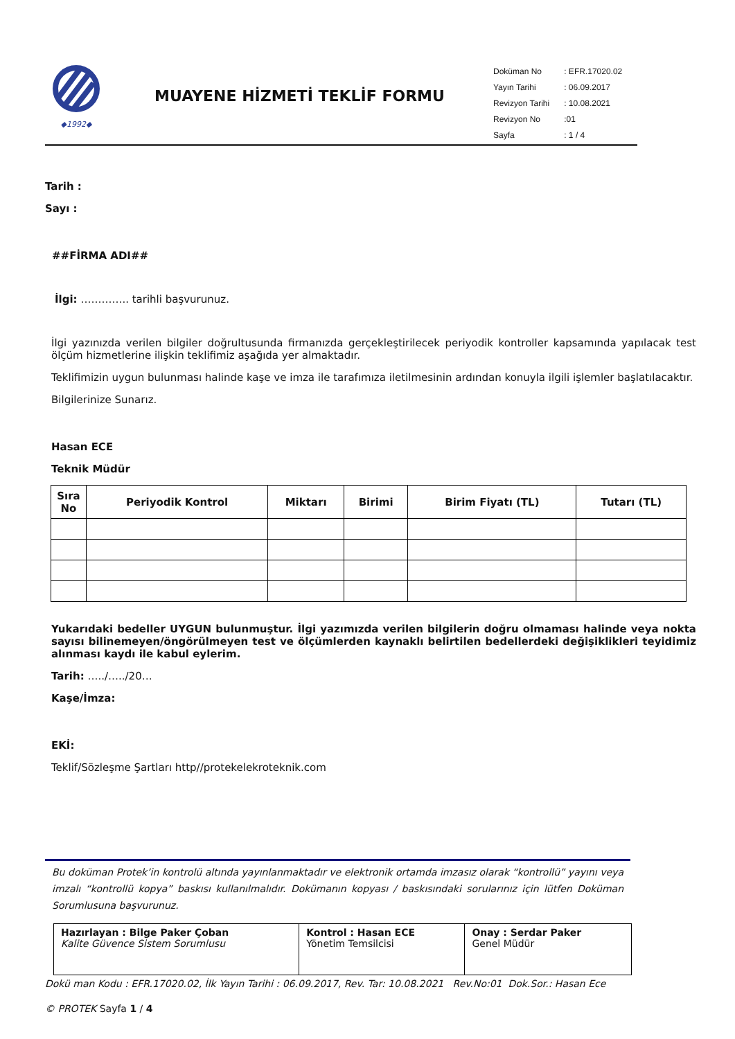◆1992◆
MUAYENE HİZMETİ TEKLİF FORMU
| Doküman No | : EFR.17020.02 |
| Yayın Tarihi | : 06.09.2017 |
| Revizyon Tarihi | : 10.08.2021 |
| Revizyon No | :01 |
| Sayfa | : 1 / 4 |
Tarih :
Sayı :
##FİRMA ADI##
İlgi: ………….. tarihli başvurunuz.
İlgi yazınızda verilen bilgiler doğrultusunda firmanızda gerçekleştirilecek periyodik kontroller kapsamında yapılacak test ölçüm hizmetlerine ilişkin teklifimiz aşağıda yer almaktadır.
Teklifimizin uygun bulunması halinde kaşe ve imza ile tarafımıza iletilmesinin ardından konuyla ilgili işlemler başlatılacaktır.
Bilgilerinize Sunarız.
Hasan ECE
Teknik Müdür
| Sıra No | Periyodik Kontrol | Miktarı | Birimi | Birim Fiyatı (TL) | Tutarı (TL) |
| --- | --- | --- | --- | --- | --- |
Yukarıdaki bedeller UYGUN bulunmuştur. İlgi yazımızda verilen bilgilerin doğru olmaması halinde veya nokta sayısı bilinemeyen/öngörülmeyen test ve ölçümlerden kaynaklı belirtilen bedellerdeki değişiklikleri teyidimiz alınması kaydı ile kabul eylerim.
Tarih: …../…../20…
Kaşe/İmza:
EKİ:
Teklif/Sözleşme Şartları http//protekelekroteknik.com
Bu doküman Protek’in kontrolü altında yayınlanmaktadır ve elektronik ortamda imzasız olarak “kontrollü” yayını veya imzalı “kontrollü kopya” baskısı kullanılmalıdır. Dokümanın kopyası / baskısındaki sorularınız için lütfen Doküman Sorumlusuna başvurunuz.
| Hazırlayan : Bilge Paker Çoban Kalite Güvence Sistem Sorumlusu | Kontrol : Hasan ECE Yönetim Temsilcisi | Onay : Serdar Paker Genel Müdür |
Dokü man Kodu : EFR.17020.02, İlk Yayın Tarihi : 06.09.2017, Rev. Tar: 10.08.2021 Rev.No:01 Dok.Sor.: Hasan Ece
© PROTEK Sayfa 1 / 4